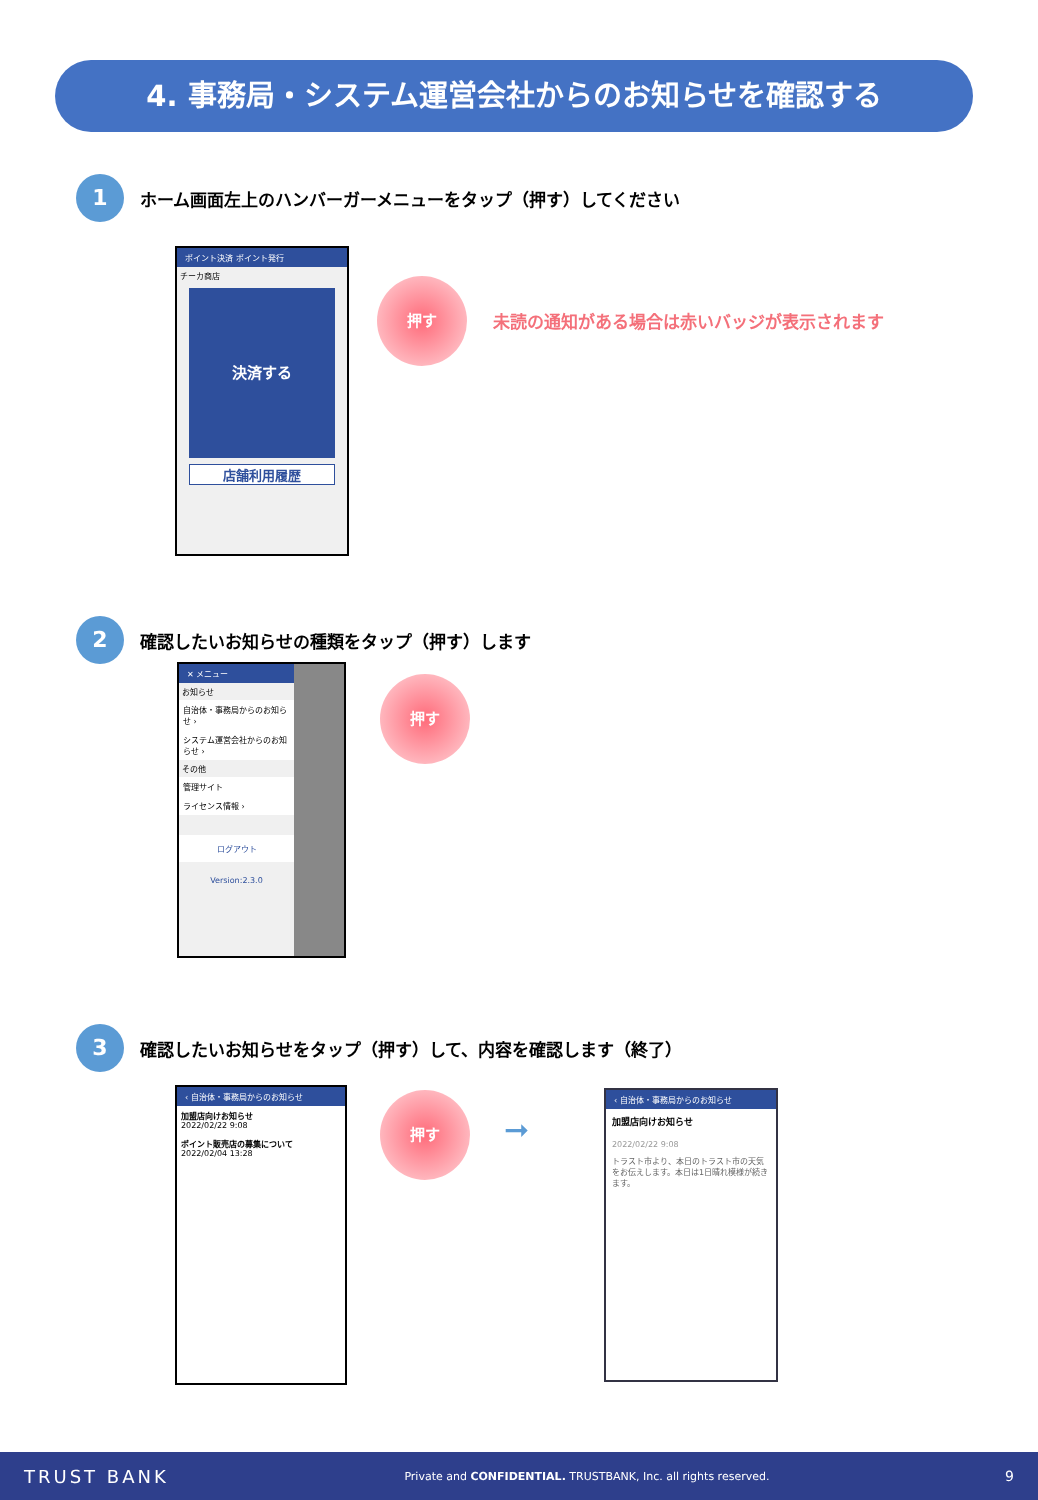4. 事務局・システム運営会社からのお知らせを確認する
1
ホーム画面左上のハンバーガーメニューをタップ（押す）してください
ポイント決済 ポイント発行
チーカ商店
決済する
店舗利用履歴
押す
未読の通知がある場合は赤いバッジが表示されます
2
確認したいお知らせの種類をタップ（押す）します
✕ メニュー
お知らせ
自治体・事務局からのお知らせ ›
システム運営会社からのお知らせ ›
その他
管理サイト
ライセンス情報 ›
ログアウト
Version:2.3.0
押す
3
確認したいお知らせをタップ（押す）して、内容を確認します（終了）
‹ 自治体・事務局からのお知らせ
加盟店向けお知らせ
2022/02/22 9:08
ポイント販売店の募集について
2022/02/04 13:28
押す
➞
‹ 自治体・事務局からのお知らせ
加盟店向けお知らせ
2022/02/22 9:08
トラスト市より、本日のトラスト市の天気をお伝えします。本日は1日晴れ模様が続きます。
TRUST BANK Private and CONFIDENTIAL. TRUSTBANK, Inc. all rights reserved. 9